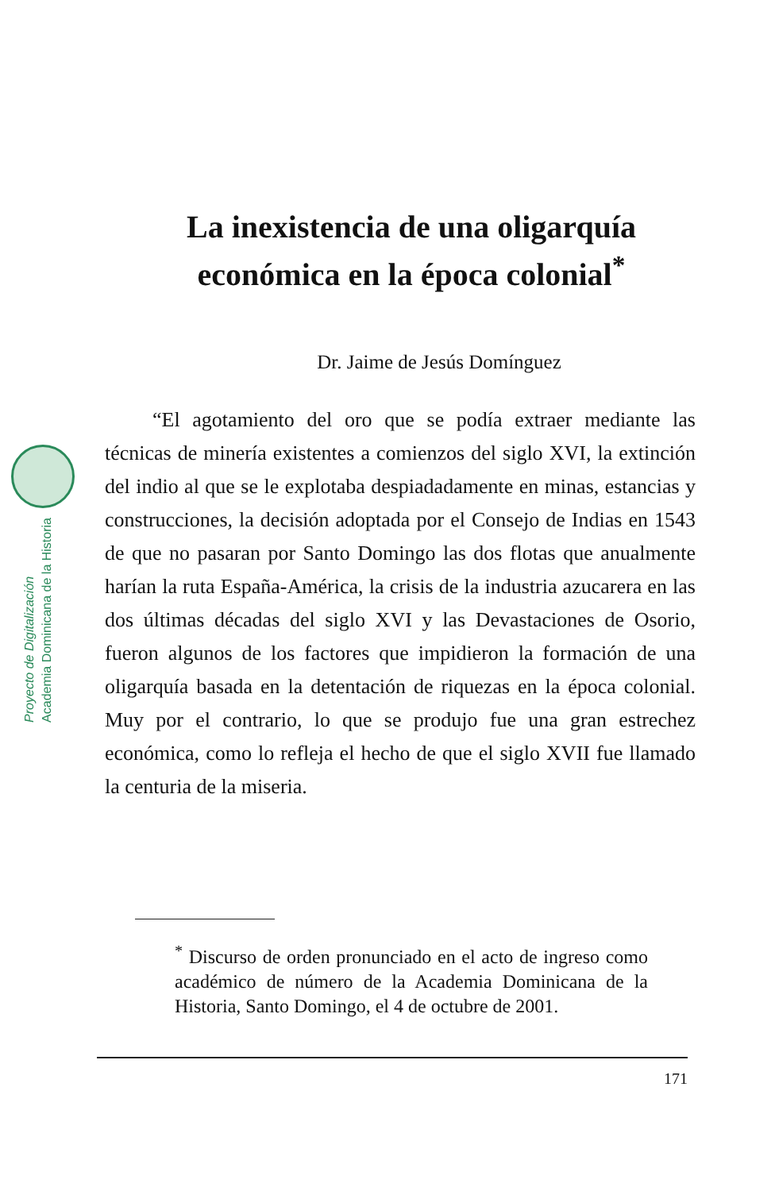Proyecto de Digitalización
Academia Dominicana de la Historia
La inexistencia de una oligarquía
económica en la época colonial<sup>*</sup>
Dr. Jaime de Jesús Domínguez
“El agotamiento del oro que se podía extraer mediante las técnicas de minería existentes a comienzos del siglo XVI, la extinción del indio al que se le explotaba despiadadamente en minas, estancias y construcciones, la decisión adoptada por el Consejo de Indias en 1543 de que no pasaran por Santo Domingo las dos flotas que anualmente harían la ruta España-América, la crisis de la industria azucarera en las dos últimas décadas del siglo XVI y las Devastaciones de Osorio, fueron algunos de los factores que impidieron la formación de una oligarquía basada en la detentación de riquezas en la época colonial. Muy por el contrario, lo que se produjo fue una gran estrechez económica, como lo refleja el hecho de que el siglo XVII fue llamado la centuria de la miseria.
<sup>*</sup> Discurso de orden pronunciado en el acto de ingreso como académico de número de la Academia Dominicana de la Historia, Santo Domingo, el 4 de octubre de 2001.
171